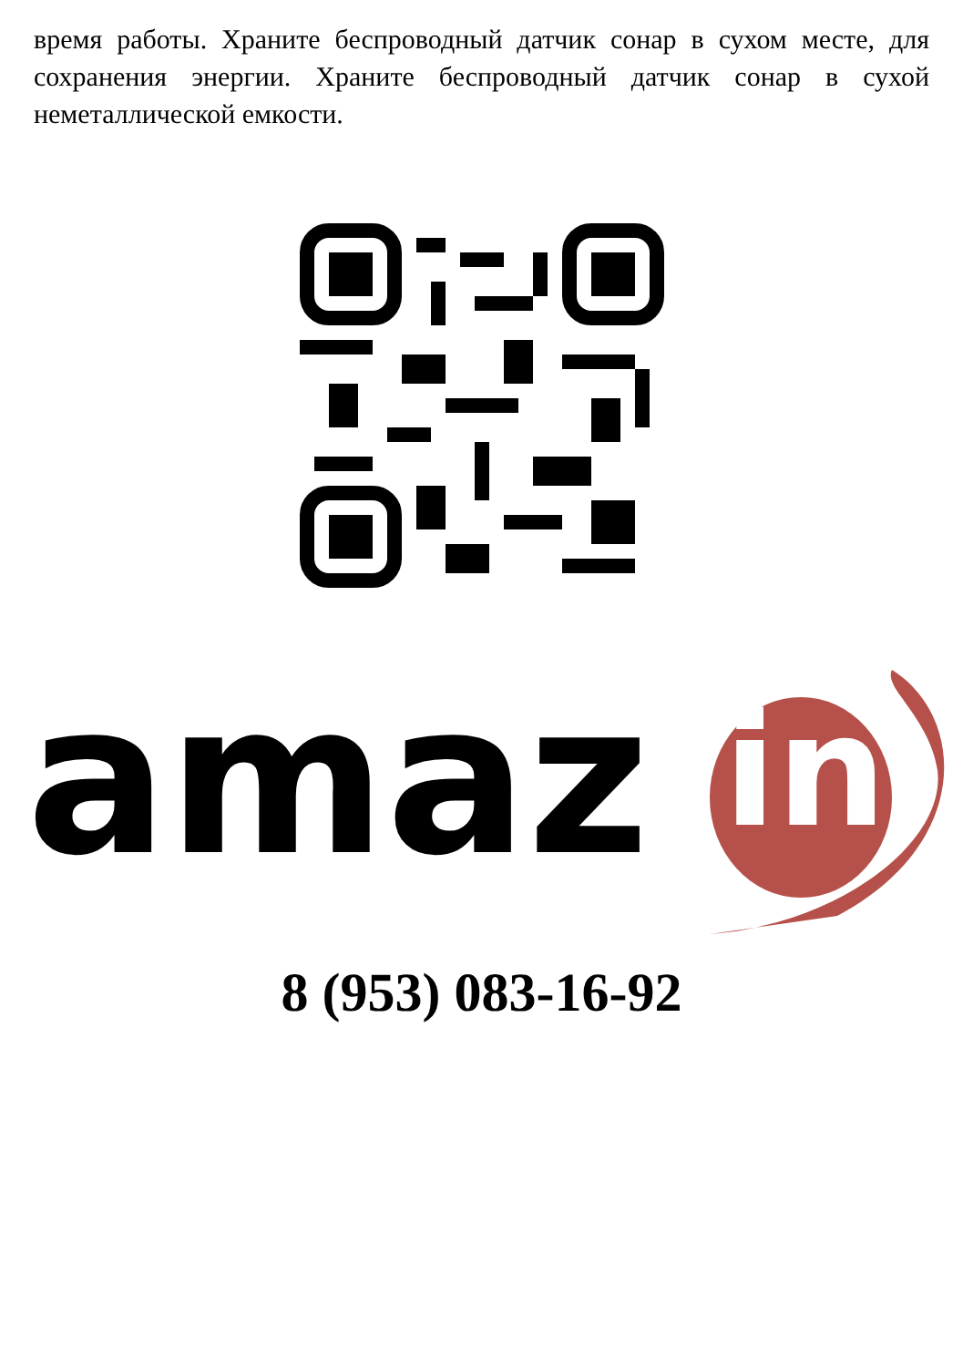время работы. Храните беспроводный датчик сонар в сухом месте, для сохранения энергии. Храните беспроводный датчик сонар в сухой неметаллической емкости.
amaz
in
8 (953) 083-16-92